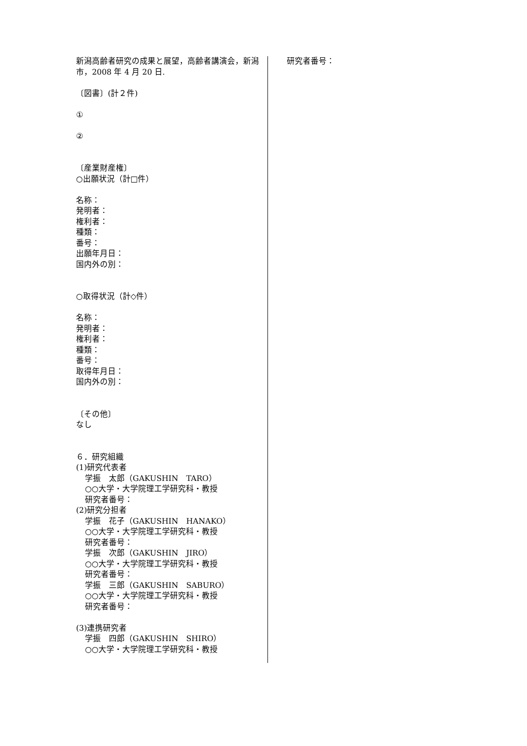新潟高齢者研究の成果と展望，高齢者講演会，新潟市，2008 年 4 月 20 日.
〔図書〕(計２件)
①
②
〔産業財産権〕
○出願状況（計□件）
名称：
発明者：
権利者：
種類：
番号：
出願年月日：
国内外の別：
○取得状況（計◇件）
名称：
発明者：
権利者：
種類：
番号：
取得年月日：
国内外の別：
〔その他〕
なし
６．研究組織
(1)研究代表者
学振　太郎（GAKUSHIN　TARO）
○○大学・大学院理工学研究科・教授
研究者番号：
(2)研究分担者
学振　花子（GAKUSHIN　HANAKO）
○○大学・大学院理工学研究科・教授
研究者番号：
学振　次郎（GAKUSHIN　JIRO）
○○大学・大学院理工学研究科・教授
研究者番号：
学振　三郎（GAKUSHIN　SABURO）
○○大学・大学院理工学研究科・教授
研究者番号：
(3)連携研究者
学振　四郎（GAKUSHIN　SHIRO）
○○大学・大学院理工学研究科・教授
研究者番号：